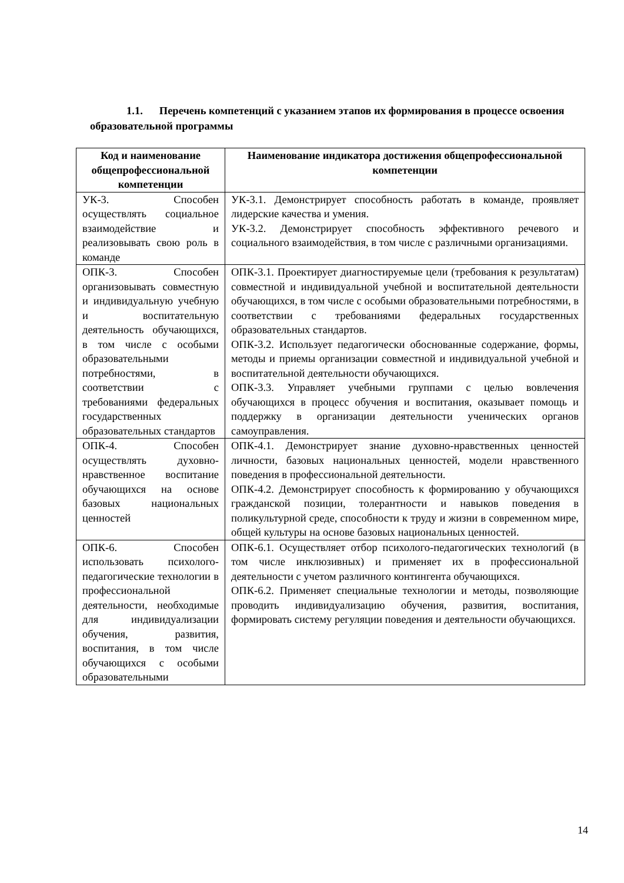1.1. Перечень компетенций с указанием этапов их формирования в процессе освоения образовательной программы
| Код и наименование общепрофессиональной компетенции | Наименование индикатора достижения общепрофессиональной компетенции |
| --- | --- |
| УК-3. Способен осуществлять социальное взаимодействие и реализовывать свою роль в команде | УК-3.1. Демонстрирует способность работать в команде, проявляет лидерские качества и умения. УК-3.2. Демонстрирует способность эффективного речевого и социального взаимодействия, в том числе с различными организациями. |
| ОПК-3. Способен организовывать совместную и индивидуальную учебную и воспитательную деятельность обучающихся, в том числе с особыми образовательными потребностями, в соответствии с требованиями федеральных государственных образовательных стандартов | ОПК-3.1. Проектирует диагностируемые цели (требования к результатам) совместной и индивидуальной учебной и воспитательной деятельности обучающихся, в том числе с особыми образовательными потребностями, в соответствии с требованиями федеральных государственных образовательных стандартов. ОПК-3.2. Использует педагогически обоснованные содержание, формы, методы и приемы организации совместной и индивидуальной учебной и воспитательной деятельности обучающихся. ОПК-3.3. Управляет учебными группами с целью вовлечения обучающихся в процесс обучения и воспитания, оказывает помощь и поддержку в организации деятельности ученических органов самоуправления. |
| ОПК-4. Способен осуществлять духовно-нравственное воспитание обучающихся на основе базовых национальных ценностей | ОПК-4.1. Демонстрирует знание духовно-нравственных ценностей личности, базовых национальных ценностей, модели нравственного поведения в профессиональной деятельности. ОПК-4.2. Демонстрирует способность к формированию у обучающихся гражданской позиции, толерантности и навыков поведения в поликультурной среде, способности к труду и жизни в современном мире, общей культуры на основе базовых национальных ценностей. |
| ОПК-6. Способен использовать психолого-педагогические технологии в профессиональной деятельности, необходимые для индивидуализации обучения, развития, воспитания, в том числе обучающихся с особыми образовательными | ОПК-6.1. Осуществляет отбор психолого-педагогических технологий (в том числе инклюзивных) и применяет их в профессиональной деятельности с учетом различного контингента обучающихся. ОПК-6.2. Применяет специальные технологии и методы, позволяющие проводить индивидуализацию обучения, развития, воспитания, формировать систему регуляции поведения и деятельности обучающихся. |
14